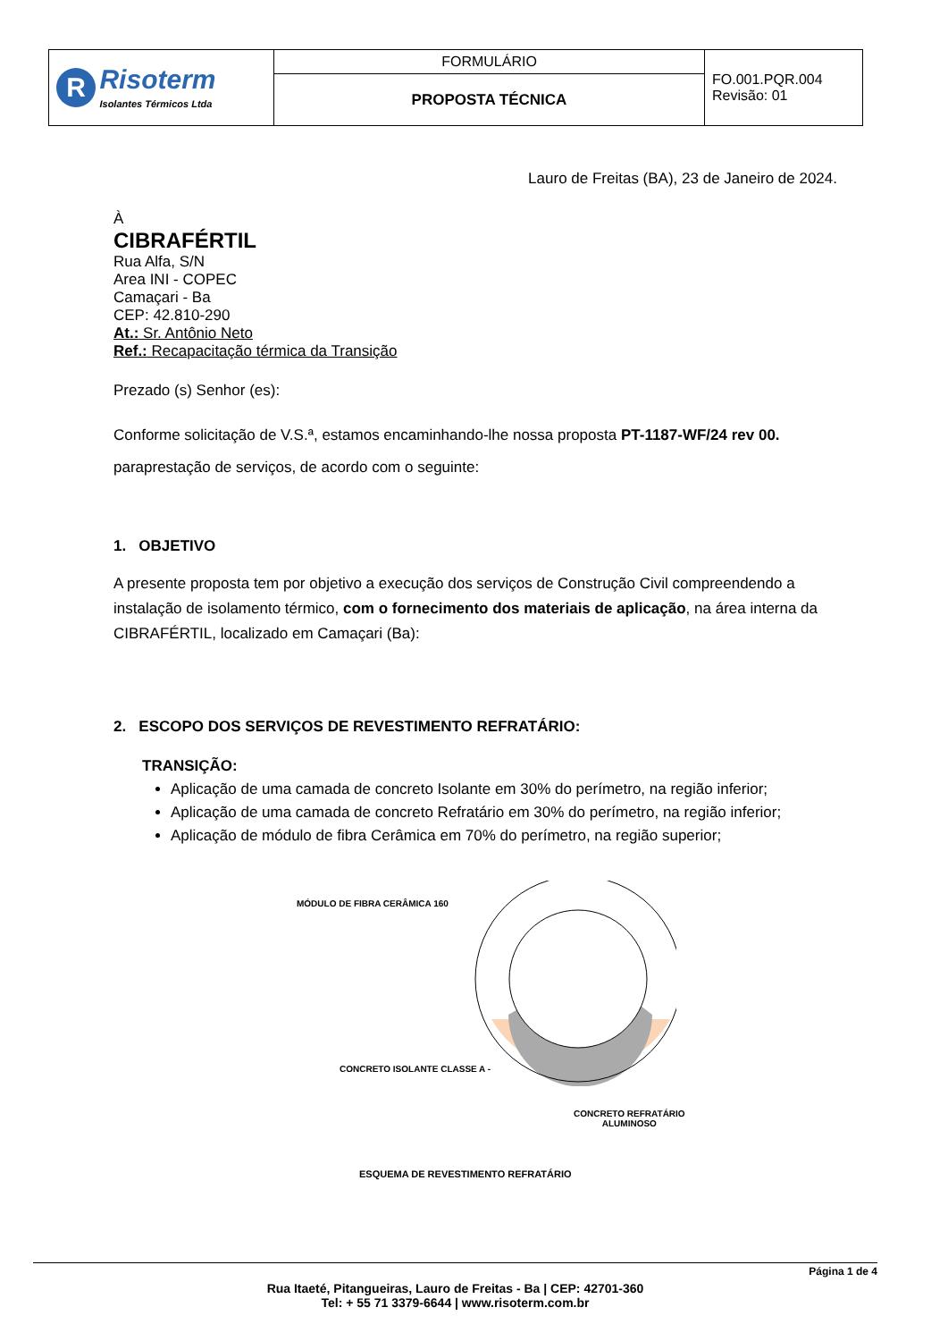| R Risoterm Isolantes Térmicos Ltda | FORMULÁRIO | FO.001.PQR.004 Revisão: 01 |
| | PROPOSTA TÉCNICA | |
Lauro de Freitas (BA), 23 de Janeiro de 2024.
À
CIBRAFÉRTIL
Rua Alfa, S/N
Area INI - COPEC
Camaçari - Ba
CEP: 42.810-290
At.: Sr. Antônio Neto
Ref.: Recapacitação térmica da Transição
Prezado (s) Senhor (es):
Conforme solicitação de V.S.ª, estamos encaminhando-lhe nossa proposta PT-1187-WF/24 rev 00. paraprestação de serviços, de acordo com o seguinte:
1. OBJETIVO
A presente proposta tem por objetivo a execução dos serviços de Construção Civil compreendendo a instalação de isolamento térmico, com o fornecimento dos materiais de aplicação, na área interna da CIBRAFÉRTIL, localizado em Camaçari (Ba):
2. ESCOPO DOS SERVIÇOS DE REVESTIMENTO REFRATÁRIO:
TRANSIÇÃO:
Aplicação de uma camada de concreto Isolante em 30% do perímetro, na região inferior;
Aplicação de uma camada de concreto Refratário em 30% do perímetro, na região inferior;
Aplicação de módulo de fibra Cerâmica em 70% do perímetro, na região superior;
MÓDULO DE FIBRA CERÂMICA 160
CONCRETO ISOLANTE CLASSE A -
CONCRETO REFRATÁRIO
ALUMINOSO
ESQUEMA DE REVESTIMENTO REFRATÁRIO
Página 1 de 4
Rua Itaeté, Pitangueiras, Lauro de Freitas - Ba | CEP: 42701-360
Tel: + 55 71 3379-6644 | www.risoterm.com.br